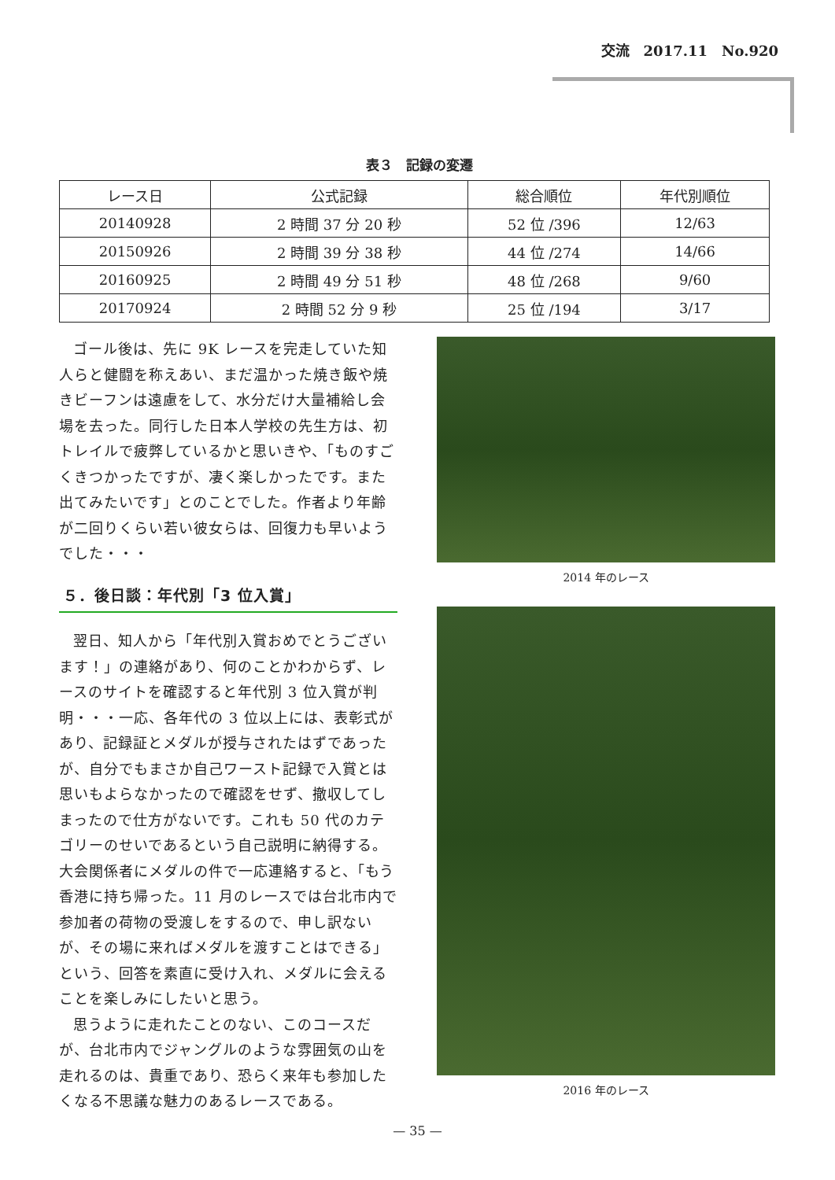交流　2017.11　No.920
表３　記録の変遷
| レース日 | 公式記録 | 総合順位 | 年代別順位 |
| --- | --- | --- | --- |
| 20140928 | 2 時間 37 分 20 秒 | 52 位 /396 | 12/63 |
| 20150926 | 2 時間 39 分 38 秒 | 44 位 /274 | 14/66 |
| 20160925 | 2 時間 49 分 51 秒 | 48 位 /268 | 9/60 |
| 20170924 | 2 時間 52 分 9 秒 | 25 位 /194 | 3/17 |
ゴール後は、先に 9K レースを完走していた知人らと健闘を称えあい、まだ温かった焼き飯や焼きビーフンは遠慮をして、水分だけ大量補給し会場を去った。同行した日本人学校の先生方は、初トレイルで疲弊しているかと思いきや、「ものすごくきつかったですが、凄く楽しかったです。また出てみたいです」とのことでした。作者より年齢が二回りくらい若い彼女らは、回復力も早いようでした・・・
５．後日談：年代別「3 位入賞」
翌日、知人から「年代別入賞おめでとうございます！」の連絡があり、何のことかわからず、レースのサイトを確認すると年代別 3 位入賞が判明・・・一応、各年代の 3 位以上には、表彰式があり、記録証とメダルが授与されたはずであったが、自分でもまさか自己ワースト記録で入賞とは思いもよらなかったので確認をせず、撤収してしまったので仕方がないです。これも 50 代のカテゴリーのせいであるという自己説明に納得する。大会関係者にメダルの件で一応連絡すると、「もう香港に持ち帰った。11 月のレースでは台北市内で参加者の荷物の受渡しをするので、申し訳ないが、その場に来ればメダルを渡すことはできる」という、回答を素直に受け入れ、メダルに会えることを楽しみにしたいと思う。
思うように走れたことのない、このコースだが、台北市内でジャングルのような雰囲気の山を走れるのは、貴重であり、恐らく来年も参加したくなる不思議な魅力のあるレースである。
2014 年のレース
2016 年のレース
— 35 —